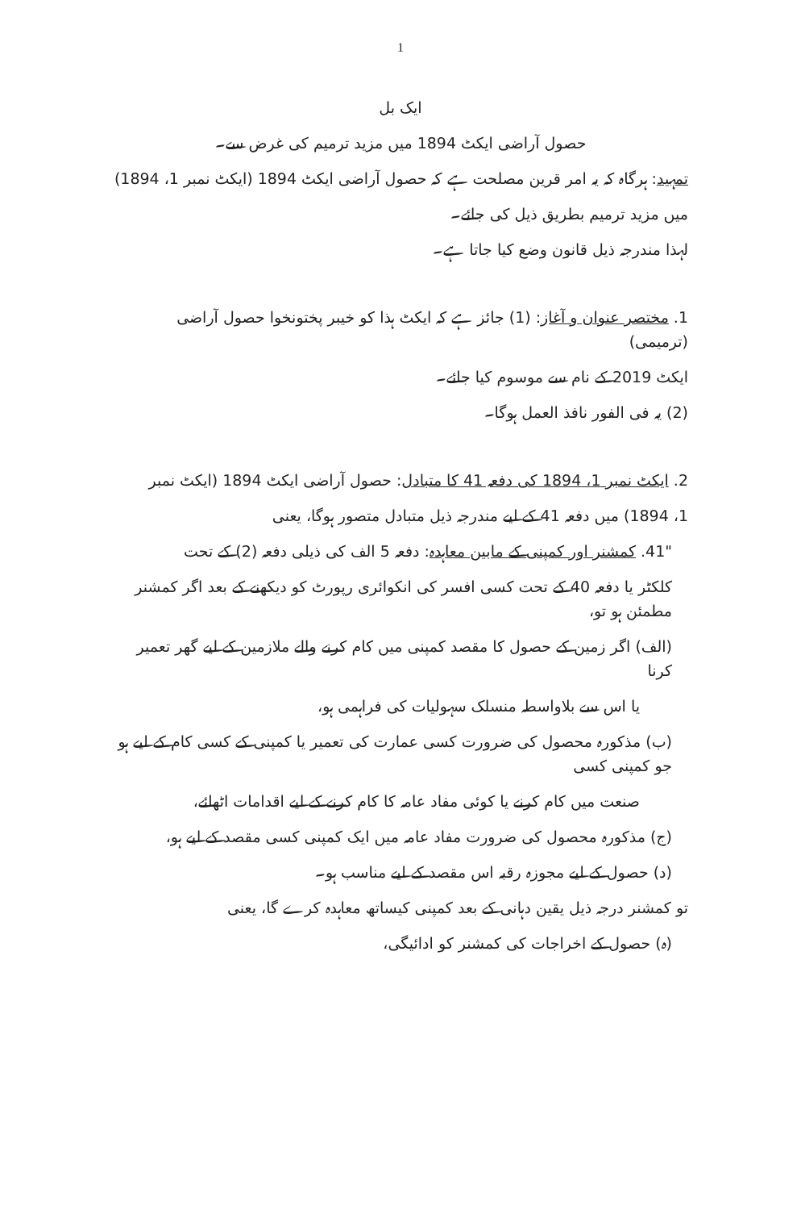1
ایک بل
حصول آراضی ایکٹ 1894 میں مزید ترمیم کی غرض سے۔
تمہید: ہرگاہ کہ یہ امر قرین مصلحت ہے کہ حصول آراضی ایکٹ 1894 (ایکٹ نمبر 1، 1894)
میں مزید ترمیم بطریق ذیل کی جائے۔
لہذا مندرجہ ذیل قانون وضع کیا جاتا ہے۔
1. مختصر عنوان و آغاز: (1) جائز ہے کہ ایکٹ ہذا کو خیبر پختونخوا حصول آراضی (ترمیمی)
ایکٹ 2019 کے نام سے موسوم کیا جائے۔
(2) یہ فی الفور نافذ العمل ہوگا۔
2. ایکٹ نمبر 1، 1894 کی دفعہ 41 کا متبادل: حصول آراضی ایکٹ 1894 (ایکٹ نمبر
1، 1894) میں دفعہ 41 کے لیے مندرجہ ذیل متبادل متصور ہوگا، یعنی
"41. کمشنر اور کمپنی کے مابین معاہدہ: دفعہ 5 الف کی ذیلی دفعہ (2) کے تحت
کلکٹر یا دفعہ 40 کے تحت کسی افسر کی انکوائری رپورٹ کو دیکھنے کے بعد اگر کمشنر مطمئن ہو تو،
(الف) اگر زمین کے حصول کا مقصد کمپنی میں کام کرنے والے ملازمین کے لیے گھر تعمیر کرنا
یا اس سے بلاواسطہ منسلک سہولیات کی فراہمی ہو،
(ب) مذکورہ محصول کی ضرورت کسی عمارت کی تعمیر یا کمپنی کے کسی کام کے لیے ہو جو کمپنی کسی
صنعت میں کام کرنے یا کوئی مفاد عامہ کا کام کرنے کے لیے اقدامات اٹھائے،
(ج) مذکورہ محصول کی ضرورت مفاد عامہ میں ایک کمپنی کسی مقصد کے لیے ہو،
(د) حصول کے لیے مجوزہ رقبہ اس مقصد کے لیے مناسب ہو۔
تو کمشنر درجہ ذیل یقین دہانی کے بعد کمپنی کیساتھ معاہدہ کرے گا، یعنی
(ہ) حصول کے اخراجات کی کمشنر کو ادائیگی،